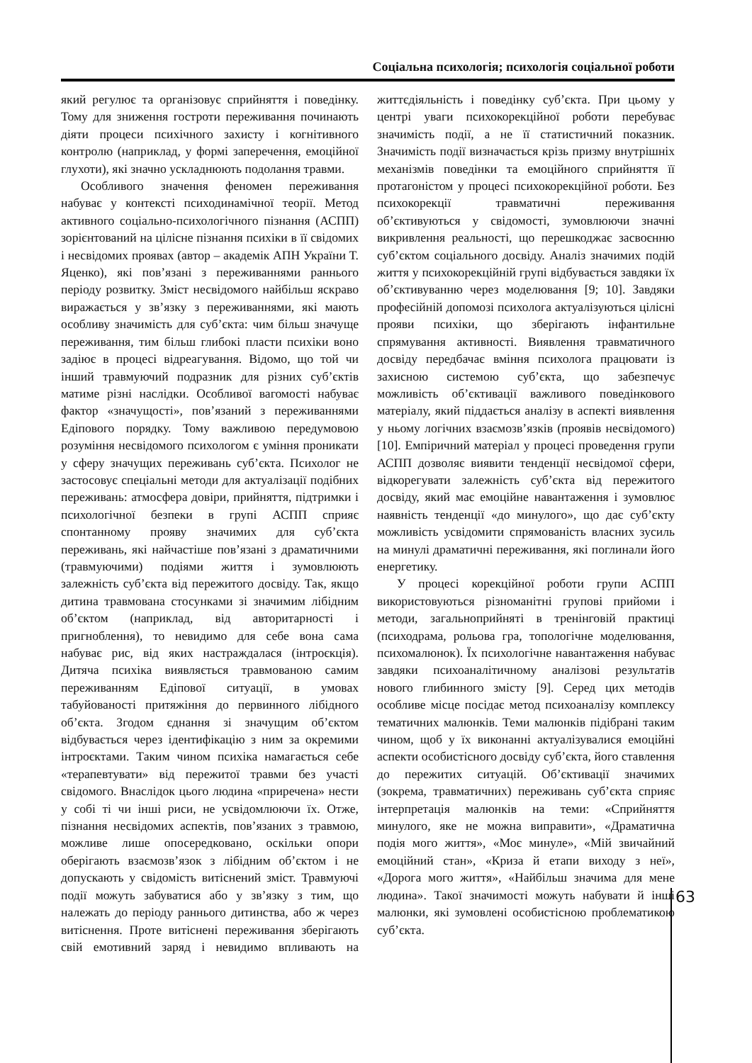Соціальна психологія; психологія соціальної роботи
який регулює та організовує сприйняття і поведінку. Тому для зниження гостроти переживання починають діяти процеси психічного захисту і когнітивного контролю (наприклад, у формі заперечення, емоційної глухоти), які значно ускладнюють подолання травми.
Особливого значення феномен переживання набуває у контексті психодинамічної теорії. Метод активного соціально-психологічного пізнання (АСПП) зорієнтований на цілісне пізнання психіки в її свідомих і несвідомих проявах (автор – академік АПН України Т. Яценко), які пов’язані з переживаннями раннього періоду розвитку. Зміст несвідомого найбільш яскраво виражається у зв’язку з переживаннями, які мають особливу значимість для суб’єкта: чим більш значуще переживання, тим більш глибокі пласти психіки воно задіює в процесі відреагування. Відомо, що той чи інший травмуючий подразник для різних суб’єктів матиме різні наслідки. Особливої вагомості набуває фактор «значущості», пов’язаний з переживаннями Едіпового порядку. Тому важливою передумовою розуміння несвідомого психологом є уміння проникати у сферу значущих переживань суб’єкта. Психолог не застосовує спеціальні методи для актуалізації подібних переживань: атмосфера довіри, прийняття, підтримки і психологічної безпеки в групі АСПП сприяє спонтанному прояву значимих для суб’єкта переживань, які найчастіше пов’язані з драматичними (травмуючими) подіями життя і зумовлюють залежність суб’єкта від пережитого досвіду. Так, якщо дитина травмована стосунками зі значимим лібідним об’єктом (наприклад, від авторитарності і пригноблення), то невидимо для себе вона сама набуває рис, від яких настраждалася (інтроєкція). Дитяча психіка виявляється травмованою самим переживанням Едіпової ситуації, в умовах табуйованості притяжіння до первинного лібідного об’єкта. Згодом єднання зі значущим об’єктом відбувається через ідентифікацію з ним за окремими інтроєктами. Таким чином психіка намагається себе «терапевтувати» від пережитої травми без участі свідомого. Внаслідок цього людина «приречена» нести у собі ті чи інші риси, не усвідомлюючи їх. Отже, пізнання несвідомих аспектів, пов’язаних з травмою, можливе лише опосередковано, оскільки опори оберігають взаємозв’язок з лібідним об’єктом і не допускають у свідомість витіснений зміст. Травмуючі події можуть забуватися або у зв’язку з тим, що належать до періоду раннього дитинства, або ж через витіснення. Проте витіснені переживання зберігають свій емотивний заряд і невидимо впливають на життєдіяльність і поведінку суб’єкта. При цьому у центрі уваги психокорекційної роботи перебуває значимість події, а не її статистичний показник. Значимість події визначається крізь призму внутрішніх механізмів поведінки та емоційного сприйняття її протагоністом у процесі психокорекційної роботи. Без психокорекції травматичні переживання об’єктивуються у свідомості, зумовлюючи значні викривлення реальності, що перешкоджає засвоєнню суб’єктом соціального досвіду. Аналіз значимих подій життя у психокорекційній групі відбувається завдяки їх об’єктивуванню через моделювання [9; 10]. Завдяки професійній допомозі психолога актуалізуються цілісні прояви психіки, що зберігають інфантильне спрямування активності. Виявлення травматичного досвіду передбачає вміння психолога працювати із захисною системою суб’єкта, що забезпечує можливість об’єктивації важливого поведінкового матеріалу, який піддається аналізу в аспекті виявлення у ньому логічних взаємозв’язків (проявів несвідомого) [10]. Емпіричний матеріал у процесі проведення групи АСПП дозволяє виявити тенденції несвідомої сфери, відкорегувати залежність суб’єкта від пережитого досвіду, який має емоційне навантаження і зумовлює наявність тенденції «до минулого», що дає суб’єкту можливість усвідомити спрямованість власних зусиль на минулі драматичні переживання, які поглинали його енергетику.
У процесі корекційної роботи групи АСПП використовуються різноманітні групові прийоми і методи, загальноприйняті в тренінговій практиці (психодрама, рольова гра, топологічне моделювання, психомалюнок). Їх психологічне навантаження набуває завдяки психоаналітичному аналізові результатів нового глибинного змісту [9]. Серед цих методів особливе місце посідає метод психоаналізу комплексу тематичних малюнків. Теми малюнків підібрані таким чином, щоб у їх виконанні актуалізувалися емоційні аспекти особистісного досвіду суб’єкта, його ставлення до пережитих ситуацій. Об’єктивації значимих (зокрема, травматичних) переживань суб’єкта сприяє інтерпретація малюнків на теми: «Сприйняття минулого, яке не можна виправити», «Драматична подія мого життя», «Моє минуле», «Мій звичайний емоційний стан», «Криза й етапи виходу з неї», «Дорога мого життя», «Найбільш значима для мене людина». Такої значимості можуть набувати й інші малюнки, які зумовлені особистісною проблематикою суб’єкта.
63